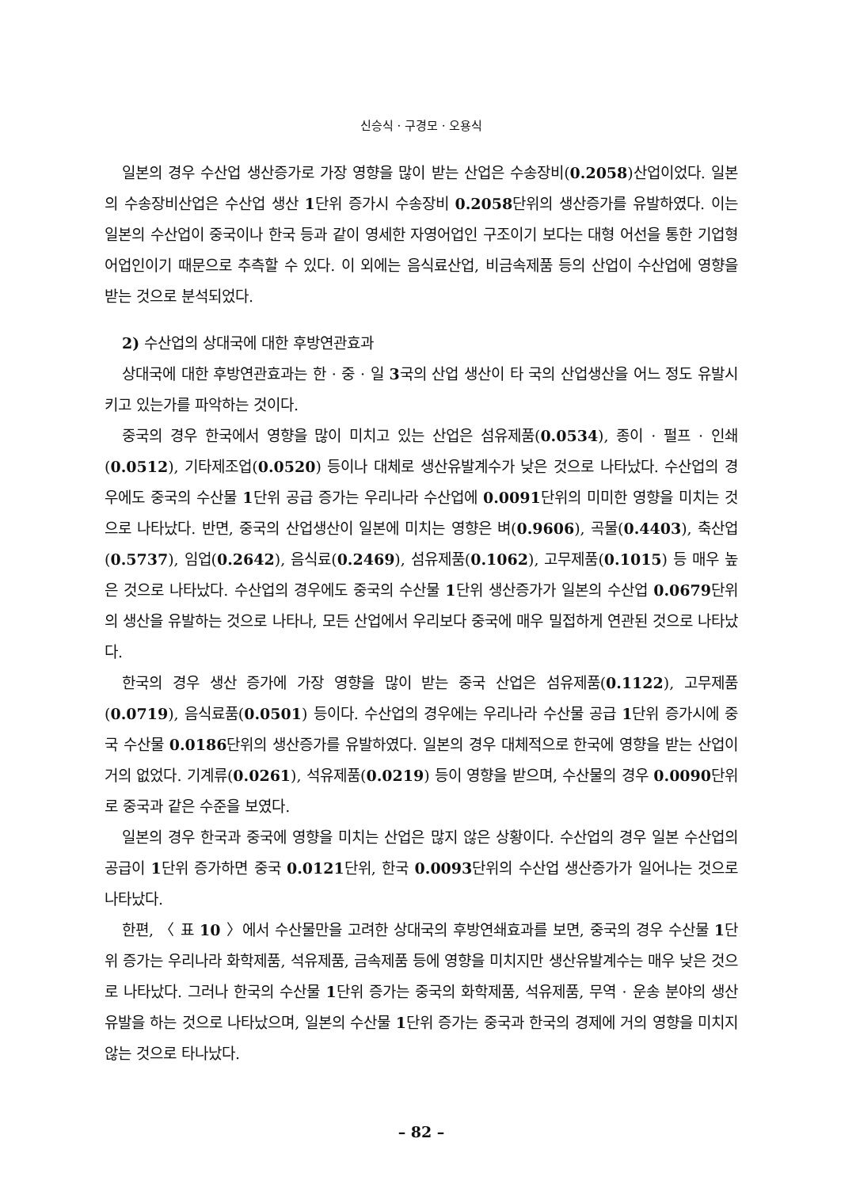신승식 · 구경모 · 오용식
일본의 경우 수산업 생산증가로 가장 영향을 많이 받는 산업은 수송장비(0.2058)산업이었다. 일본의 수송장비산업은 수산업 생산 1단위 증가시 수송장비 0.2058단위의 생산증가를 유발하였다. 이는 일본의 수산업이 중국이나 한국 등과 같이 영세한 자영어업인 구조이기 보다는 대형 어선을 통한 기업형 어업인이기 때문으로 추측할 수 있다. 이 외에는 음식료산업, 비금속제품 등의 산업이 수산업에 영향을 받는 것으로 분석되었다.
2) 수산업의 상대국에 대한 후방연관효과
상대국에 대한 후방연관효과는 한 · 중 · 일 3국의 산업 생산이 타 국의 산업생산을 어느 정도 유발시키고 있는가를 파악하는 것이다.
중국의 경우 한국에서 영향을 많이 미치고 있는 산업은 섬유제품(0.0534), 종이 · 펄프 · 인쇄(0.0512), 기타제조업(0.0520) 등이나 대체로 생산유발계수가 낮은 것으로 나타났다. 수산업의 경우에도 중국의 수산물 1단위 공급 증가는 우리나라 수산업에 0.0091단위의 미미한 영향을 미치는 것으로 나타났다. 반면, 중국의 산업생산이 일본에 미치는 영향은 벼(0.9606), 곡물(0.4403), 축산업(0.5737), 임업(0.2642), 음식료(0.2469), 섬유제품(0.1062), 고무제품(0.1015) 등 매우 높은 것으로 나타났다. 수산업의 경우에도 중국의 수산물 1단위 생산증가가 일본의 수산업 0.0679단위의 생산을 유발하는 것으로 나타나, 모든 산업에서 우리보다 중국에 매우 밀접하게 연관된 것으로 나타났다.
한국의 경우 생산 증가에 가장 영향을 많이 받는 중국 산업은 섬유제품(0.1122), 고무제품(0.0719), 음식료품(0.0501) 등이다. 수산업의 경우에는 우리나라 수산물 공급 1단위 증가시에 중국 수산물 0.0186단위의 생산증가를 유발하였다. 일본의 경우 대체적으로 한국에 영향을 받는 산업이 거의 없었다. 기계류(0.0261), 석유제품(0.0219) 등이 영향을 받으며, 수산물의 경우 0.0090단위로 중국과 같은 수준을 보였다.
일본의 경우 한국과 중국에 영향을 미치는 산업은 많지 않은 상황이다. 수산업의 경우 일본 수산업의 공급이 1단위 증가하면 중국 0.0121단위, 한국 0.0093단위의 수산업 생산증가가 일어나는 것으로 나타났다.
한편, 〈 표 10 〉에서 수산물만을 고려한 상대국의 후방연쇄효과를 보면, 중국의 경우 수산물 1단위 증가는 우리나라 화학제품, 석유제품, 금속제품 등에 영향을 미치지만 생산유발계수는 매우 낮은 것으로 나타났다. 그러나 한국의 수산물 1단위 증가는 중국의 화학제품, 석유제품, 무역 · 운송 분야의 생산유발을 하는 것으로 나타났으며, 일본의 수산물 1단위 증가는 중국과 한국의 경제에 거의 영향을 미치지 않는 것으로 타나났다.
– 82 –